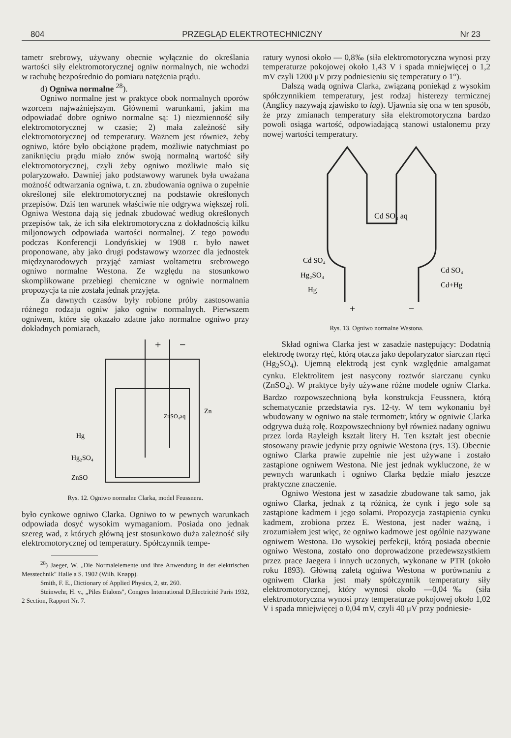804 PRZEGLĄD ELEKTROTECHNICZNY Nr 23
tametr srebrowy, używany obecnie wyłącznie do określania wartości siły elektromotorycznej ogniw normalnych, nie wchodzi w rachubę bezpośrednio do pomiaru natężenia prądu.
d) Ogniwa normalne <sup>28</sup>).
Ogniwo normalne jest w praktyce obok normalnych oporów wzorcem najważniejszym. Głównemi warunkami, jakim ma odpowiadać dobre ogniwo normalne są: 1) niezmienność siły elektromotorycznej w czasie; 2) mała zależność siły elektromotorycznej od temperatury. Ważnem jest również, żeby ogniwo, które było obciążone prądem, możliwie natychmiast po zaniknięciu prądu miało znów swoją normalną wartość siły elektromotorycznej, czyli żeby ogniwo możliwie mało się polaryzowało. Dawniej jako podstawowy warunek była uważana możność odtwarzania ogniwa, t. zn. zbudowania ogniwa o zupełnie określonej sile elektromotorycznej na podstawie określonych przepisów. Dziś ten warunek właściwie nie odgrywa większej roli. Ogniwa Westona dają się jednak zbudować według określonych przepisów tak, że ich siła elektromotoryczna z dokładnością kilku miljonowych odpowiada wartości normalnej. Z tego powodu podczas Konferencji Londyńskiej w 1908 r. było nawet proponowane, aby jako drugi podstawowy wzorzec dla jednostek międzynarodowych przyjąć zamiast woltametru srebrowego ogniwo normalne Westona. Ze względu na stosunkowo skomplikowane przebiegi chemiczne w ogniwie normalnem propozycja ta nie została jednak przyjęta.
Za dawnych czasów były robione próby zastosowania różnego rodzaju ogniw jako ogniw normalnych. Pierwszem ogniwem, które się okazało zdatne jako normalne ogniwo przy dokładnych pomiarach,
+
−
Hg
Hg₂SO₄
ZnSO
Zn
ZnSO₄aq
Rys. 12. Ogniwo normalne Clarka, model Feussnera.
było cynkowe ogniwo Clarka. Ogniwo to w pewnych warunkach odpowiada dosyć wysokim wymaganiom. Posiada ono jednak szereg wad, z których główną jest stosunkowo duża zależność siły elektromotorycznej od temperatury. Spółczynnik tempe-
<sup>28</sup>) Jaeger, W. „Die Normalelemente und ihre Anwendung in der elektrischen Messtechnik" Halle a S. 1902 (Wilh. Knapp).
Smith, F. E., Dictionary of Applied Physics, 2, str. 260.
Steinwehr, H. v., „Piles Etalons", Congres International D,Electricité Paris 1932, 2 Section, Rapport Nr. 7.
ratury wynosi około — 0,8‰ (siła elektromotoryczna wynosi przy temperaturze pokojowej około 1,43 V i spada mniejwięcej o 1,2 mV czyli 1200 μV przy podniesieniu się temperatury o 1°).
Dalszą wadą ogniwa Clarka, związaną poniekąd z wysokim spółczynnikiem temperatury, jest rodzaj histerezy termicznej (Anglicy nazywają zjawisko to lag). Ujawnia się ona w ten sposób, że przy zmianach temperatury siła elektromotoryczna bardzo powoli osiąga wartość, odpowiadającą stanowi ustalonemu przy nowej wartości temperatury.
Cd SO₄ aq
Cd SO₄
Hg₂SO₄
Hg
Cd SO₄
Cd+Hg
+
−
Rys. 13. Ogniwo normalne Westona.
Skład ogniwa Clarka jest w zasadzie następujący: Dodatnią elektrodę tworzy rtęć, którą otacza jako depolaryzator siarczan rtęci (Hg<sub>2</sub>SO<sub>4</sub>). Ujemną elektrodą jest cynk względnie amalgamat cynku. Elektrolitem jest nasycony roztwór siarczanu cynku (ZnSO<sub>4</sub>). W praktyce były używane różne modele ogniw Clarka. Bardzo rozpowszechnioną była konstrukcja Feussnera, którą schematycznie przedstawia rys. 12-ty. W tem wykonaniu był wbudowany w ogniwo na stałe termometr, który w ogniwie Clarka odgrywa dużą rolę. Rozpowszechniony był również nadany ogniwu przez lorda Rayleigh kształt litery H. Ten kształt jest obecnie stosowany prawie jedynie przy ogniwie Westona (rys. 13). Obecnie ogniwo Clarka prawie zupełnie nie jest używane i zostało zastąpione ogniwem Westona. Nie jest jednak wykluczone, że w pewnych warunkach i ogniwo Clarka będzie miało jeszcze praktyczne znaczenie.
Ogniwo Westona jest w zasadzie zbudowane tak samo, jak ogniwo Clarka, jednak z tą różnicą, że cynk i jego sole są zastąpione kadmem i jego solami. Propozycja zastąpienia cynku kadmem, zrobiona przez E. Westona, jest nader ważną, i zrozumiałem jest więc, że ogniwo kadmowe jest ogólnie nazywane ogniwem Westona. Do wysokiej perfekcji, którą posiada obecnie ogniwo Westona, zostało ono doprowadzone przedewszystkiem przez prace Jaegera i innych uczonych, wykonane w PTR (około roku 1893). Główną zaletą ogniwa Westona w porównaniu z ogniwem Clarka jest mały spółczynnik temperatury siły elektromotorycznej, który wynosi około —0,04‰ (siła elektromotoryczna wynosi przy temperaturze pokojowej około 1,02 V i spada mniejwięcej o 0,04 mV, czyli 40 μV przy podniesie-